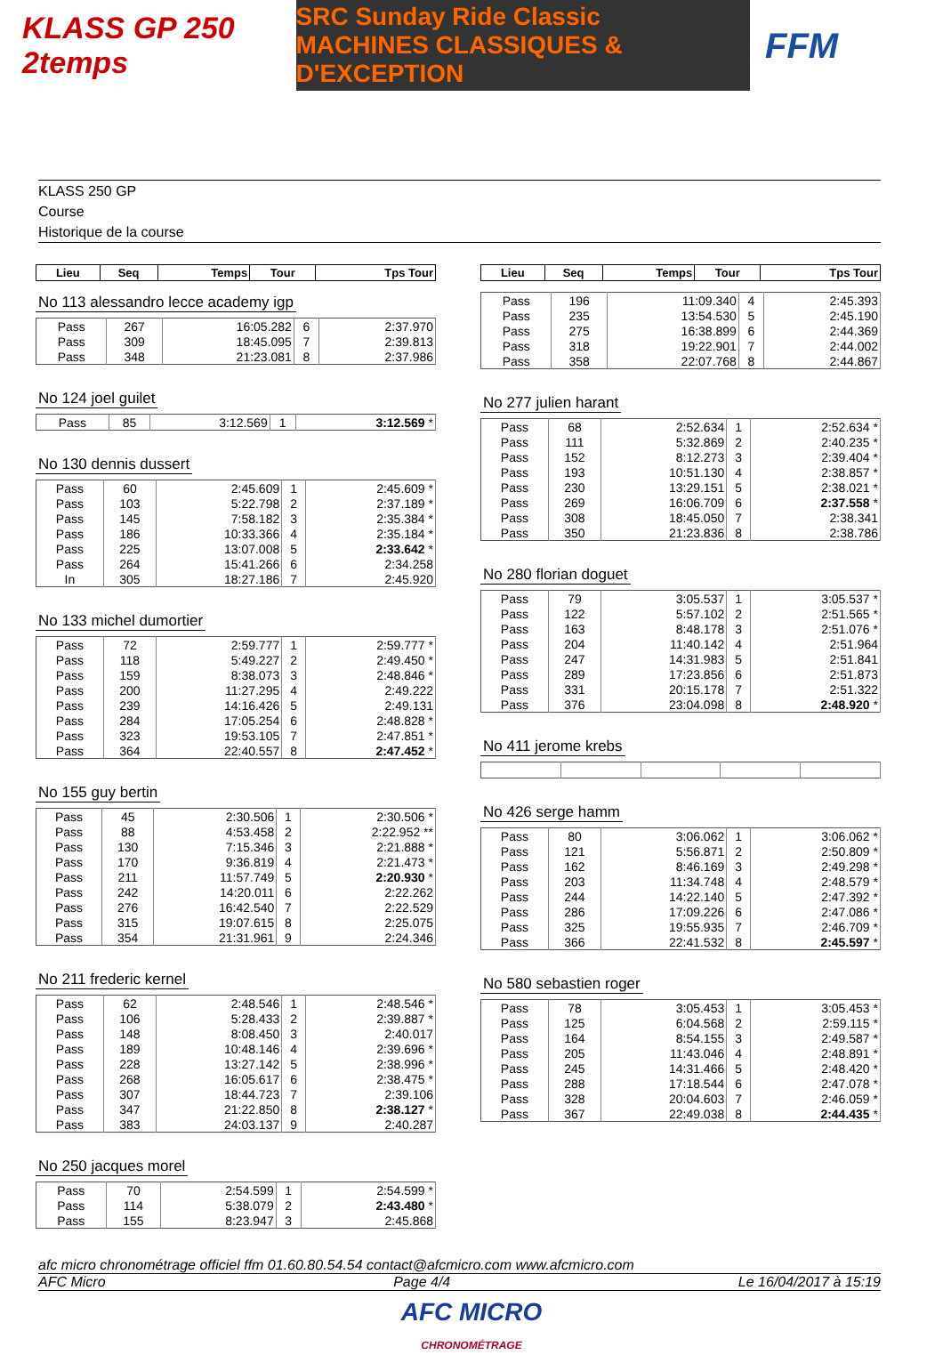KLASS GP 250 2temps
SRC Sunday Ride Classic
MACHINES CLASSIQUES & D'EXCEPTION
FFM
KLASS 250 GP
Course
Historique de la course
| Lieu | Seq | Temps | Tour | Tps Tour |
| --- | --- | --- | --- | --- |
No 113 alessandro lecce academy igp
| Pass | 267 | 16:05.282 | 6 | 2:37.970 |
| Pass | 309 | 18:45.095 | 7 | 2:39.813 |
| Pass | 348 | 21:23.081 | 8 | 2:37.986 |
No 124 joel guilet
| Pass | 85 | 3:12.569 | 1 | 3:12.569 * |
No 130 dennis dussert
| Pass | 60 | 2:45.609 | 1 | 2:45.609 * |
| Pass | 103 | 5:22.798 | 2 | 2:37.189 * |
| Pass | 145 | 7:58.182 | 3 | 2:35.384 * |
| Pass | 186 | 10:33.366 | 4 | 2:35.184 * |
| Pass | 225 | 13:07.008 | 5 | 2:33.642 * |
| Pass | 264 | 15:41.266 | 6 | 2:34.258 |
| In | 305 | 18:27.186 | 7 | 2:45.920 |
No 133 michel dumortier
| Pass | 72 | 2:59.777 | 1 | 2:59.777 * |
| Pass | 118 | 5:49.227 | 2 | 2:49.450 * |
| Pass | 159 | 8:38.073 | 3 | 2:48.846 * |
| Pass | 200 | 11:27.295 | 4 | 2:49.222 |
| Pass | 239 | 14:16.426 | 5 | 2:49.131 |
| Pass | 284 | 17:05.254 | 6 | 2:48.828 * |
| Pass | 323 | 19:53.105 | 7 | 2:47.851 * |
| Pass | 364 | 22:40.557 | 8 | 2:47.452 * |
No 155 guy bertin
| Pass | 45 | 2:30.506 | 1 | 2:30.506 * |
| Pass | 88 | 4:53.458 | 2 | 2:22.952 ** |
| Pass | 130 | 7:15.346 | 3 | 2:21.888 * |
| Pass | 170 | 9:36.819 | 4 | 2:21.473 * |
| Pass | 211 | 11:57.749 | 5 | 2:20.930 * |
| Pass | 242 | 14:20.011 | 6 | 2:22.262 |
| Pass | 276 | 16:42.540 | 7 | 2:22.529 |
| Pass | 315 | 19:07.615 | 8 | 2:25.075 |
| Pass | 354 | 21:31.961 | 9 | 2:24.346 |
No 211 frederic kernel
| Pass | 62 | 2:48.546 | 1 | 2:48.546 * |
| Pass | 106 | 5:28.433 | 2 | 2:39.887 * |
| Pass | 148 | 8:08.450 | 3 | 2:40.017 |
| Pass | 189 | 10:48.146 | 4 | 2:39.696 * |
| Pass | 228 | 13:27.142 | 5 | 2:38.996 * |
| Pass | 268 | 16:05.617 | 6 | 2:38.475 * |
| Pass | 307 | 18:44.723 | 7 | 2:39.106 |
| Pass | 347 | 21:22.850 | 8 | 2:38.127 * |
| Pass | 383 | 24:03.137 | 9 | 2:40.287 |
No 250 jacques morel
| Pass | 70 | 2:54.599 | 1 | 2:54.599 * |
| Pass | 114 | 5:38.079 | 2 | 2:43.480 * |
| Pass | 155 | 8:23.947 | 3 | 2:45.868 |
| Lieu | Seq | Temps | Tour | Tps Tour |
| --- | --- | --- | --- | --- |
| Pass | 196 | 11:09.340 | 4 | 2:45.393 |
| Pass | 235 | 13:54.530 | 5 | 2:45.190 |
| Pass | 275 | 16:38.899 | 6 | 2:44.369 |
| Pass | 318 | 19:22.901 | 7 | 2:44.002 |
| Pass | 358 | 22:07.768 | 8 | 2:44.867 |
No 277 julien harant
| Pass | 68 | 2:52.634 | 1 | 2:52.634 * |
| Pass | 111 | 5:32.869 | 2 | 2:40.235 * |
| Pass | 152 | 8:12.273 | 3 | 2:39.404 * |
| Pass | 193 | 10:51.130 | 4 | 2:38.857 * |
| Pass | 230 | 13:29.151 | 5 | 2:38.021 * |
| Pass | 269 | 16:06.709 | 6 | 2:37.558 * |
| Pass | 308 | 18:45.050 | 7 | 2:38.341 |
| Pass | 350 | 21:23.836 | 8 | 2:38.786 |
No 280 florian doguet
| Pass | 79 | 3:05.537 | 1 | 3:05.537 * |
| Pass | 122 | 5:57.102 | 2 | 2:51.565 * |
| Pass | 163 | 8:48.178 | 3 | 2:51.076 * |
| Pass | 204 | 11:40.142 | 4 | 2:51.964 |
| Pass | 247 | 14:31.983 | 5 | 2:51.841 |
| Pass | 289 | 17:23.856 | 6 | 2:51.873 |
| Pass | 331 | 20:15.178 | 7 | 2:51.322 |
| Pass | 376 | 23:04.098 | 8 | 2:48.920 * |
No 411 jerome krebs No 426 serge hamm
| Pass | 80 | 3:06.062 | 1 | 3:06.062 * |
| Pass | 121 | 5:56.871 | 2 | 2:50.809 * |
| Pass | 162 | 8:46.169 | 3 | 2:49.298 * |
| Pass | 203 | 11:34.748 | 4 | 2:48.579 * |
| Pass | 244 | 14:22.140 | 5 | 2:47.392 * |
| Pass | 286 | 17:09.226 | 6 | 2:47.086 * |
| Pass | 325 | 19:55.935 | 7 | 2:46.709 * |
| Pass | 366 | 22:41.532 | 8 | 2:45.597 * |
No 580 sebastien roger
| Pass | 78 | 3:05.453 | 1 | 3:05.453 * |
| Pass | 125 | 6:04.568 | 2 | 2:59.115 * |
| Pass | 164 | 8:54.155 | 3 | 2:49.587 * |
| Pass | 205 | 11:43.046 | 4 | 2:48.891 * |
| Pass | 245 | 14:31.466 | 5 | 2:48.420 * |
| Pass | 288 | 17:18.544 | 6 | 2:47.078 * |
| Pass | 328 | 20:04.603 | 7 | 2:46.059 * |
| Pass | 367 | 22:49.038 | 8 | 2:44.435 * |
afc micro chronométrage officiel ffm 01.60.80.54.54 contact@afcmicro.com www.afcmicro.com
AFC Micro Page 4/4 Le 16/04/2017 à 15:19
AFC MICRO
CHRONOMÉTRAGE